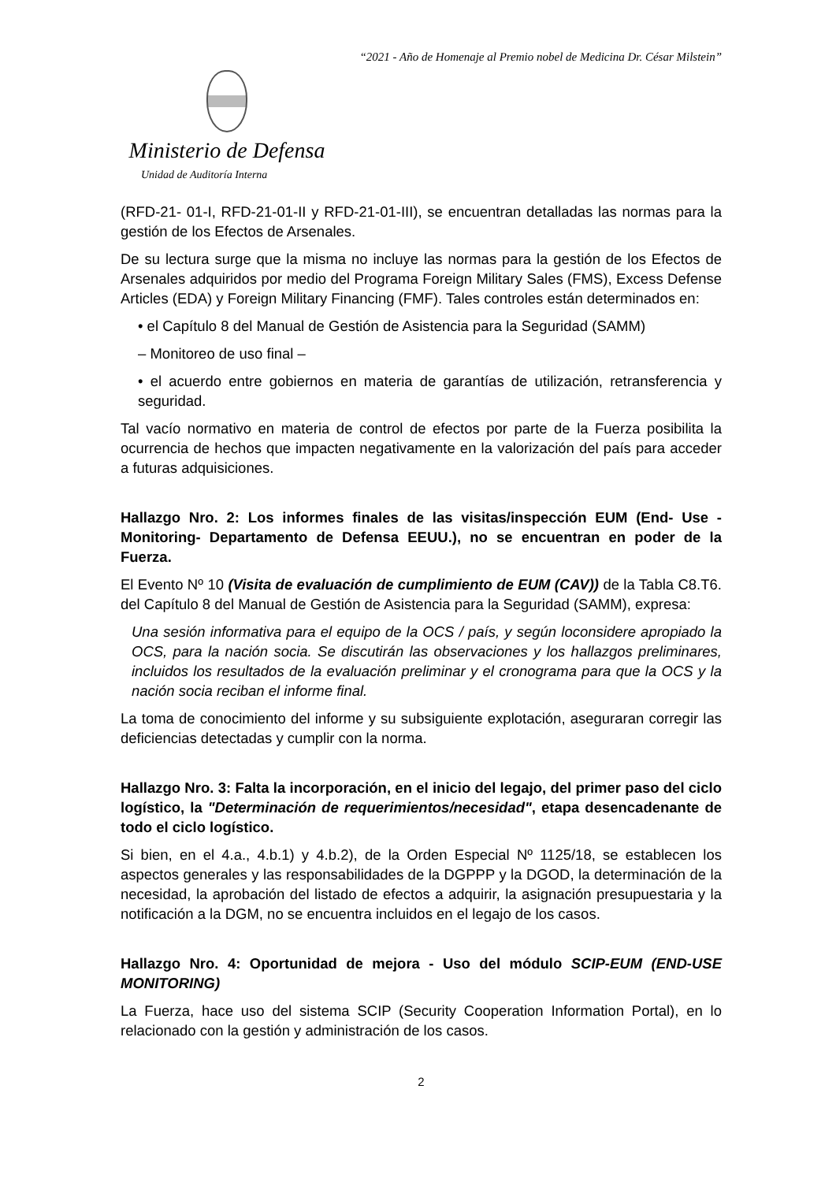“2021 - Año de Homenaje al Premio nobel de Medicina Dr. César Milstein”
Ministerio de Defensa
Unidad de Auditoría Interna
(RFD-21- 01-I, RFD-21-01-II y RFD-21-01-III), se encuentran detalladas las normas para la gestión de los Efectos de Arsenales.
De su lectura surge que la misma no incluye las normas para la gestión de los Efectos de Arsenales adquiridos por medio del Programa Foreign Military Sales (FMS), Excess Defense Articles (EDA) y Foreign Military Financing (FMF). Tales controles están determinados en:
• el Capítulo 8 del Manual de Gestión de Asistencia para la Seguridad (SAMM)
– Monitoreo de uso final –
• el acuerdo entre gobiernos en materia de garantías de utilización, retransferencia y seguridad.
Tal vacío normativo en materia de control de efectos por parte de la Fuerza posibilita la ocurrencia de hechos que impacten negativamente en la valorización del país para acceder a futuras adquisiciones.
Hallazgo Nro. 2: Los informes finales de las visitas/inspección EUM (End- Use -Monitoring- Departamento de Defensa EEUU.), no se encuentran en poder de la Fuerza.
El Evento Nº 10 (Visita de evaluación de cumplimiento de EUM (CAV)) de la Tabla C8.T6. del Capítulo 8 del Manual de Gestión de Asistencia para la Seguridad (SAMM), expresa:
Una sesión informativa para el equipo de la OCS / país, y según loconsidere apropiado la OCS, para la nación socia. Se discutirán las observaciones y los hallazgos preliminares, incluidos los resultados de la evaluación preliminar y el cronograma para que la OCS y la nación socia reciban el informe final.
La toma de conocimiento del informe y su subsiguiente explotación, aseguraran corregir las deficiencias detectadas y cumplir con la norma.
Hallazgo Nro. 3: Falta la incorporación, en el inicio del legajo, del primer paso del ciclo logístico, la "Determinación de requerimientos/necesidad", etapa desencadenante de todo el ciclo logístico.
Si bien, en el 4.a., 4.b.1) y 4.b.2), de la Orden Especial Nº 1125/18, se establecen los aspectos generales y las responsabilidades de la DGPPP y la DGOD, la determinación de la necesidad, la aprobación del listado de efectos a adquirir, la asignación presupuestaria y la notificación a la DGM, no se encuentra incluidos en el legajo de los casos.
Hallazgo Nro. 4: Oportunidad de mejora - Uso del módulo SCIP-EUM (END-USE MONITORING)
La Fuerza, hace uso del sistema SCIP (Security Cooperation Information Portal), en lo relacionado con la gestión y administración de los casos.
2